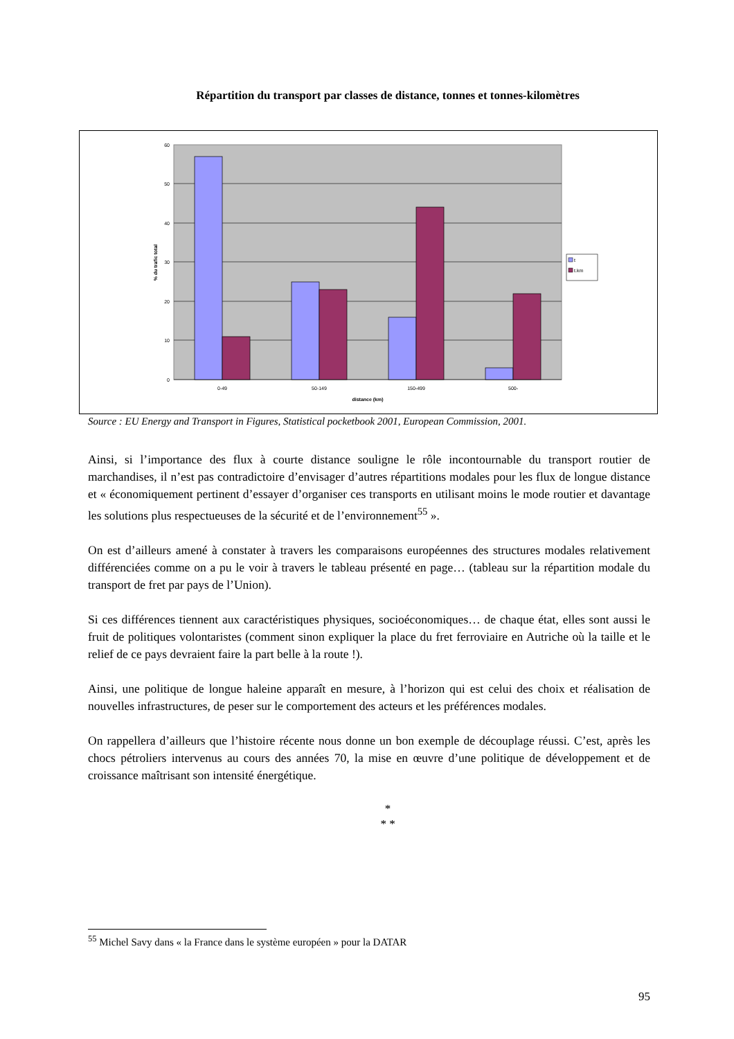Répartition du transport par classes de distance, tonnes et tonnes-kilomètres
60
50
40
30
20
10
0
0-49
50-149
150-499
500-
distance (km)
% du trafic total
t
t.km
Source : EU Energy and Transport in Figures, Statistical pocketbook 2001, European Commission, 2001.
Ainsi, si l’importance des flux à courte distance souligne le rôle incontournable du transport routier de marchandises, il n’est pas contradictoire d’envisager d’autres répartitions modales pour les flux de longue distance et « économiquement pertinent d’essayer d’organiser ces transports en utilisant moins le mode routier et davantage les solutions plus respectueuses de la sécurité et de l’environnement<sup>55</sup> ».
On est d’ailleurs amené à constater à travers les comparaisons européennes des structures modales relativement différenciées comme on a pu le voir à travers le tableau présenté en page… (tableau sur la répartition modale du transport de fret par pays de l’Union).
Si ces différences tiennent aux caractéristiques physiques, socioéconomiques… de chaque état, elles sont aussi le fruit de politiques volontaristes (comment sinon expliquer la place du fret ferroviaire en Autriche où la taille et le relief de ce pays devraient faire la part belle à la route !).
Ainsi, une politique de longue haleine apparaît en mesure, à l’horizon qui est celui des choix et réalisation de nouvelles infrastructures, de peser sur le comportement des acteurs et les préférences modales.
On rappellera d’ailleurs que l’histoire récente nous donne un bon exemple de découplage réussi. C’est, après les chocs pétroliers intervenus au cours des années 70, la mise en œuvre d’une politique de développement et de croissance maîtrisant son intensité énergétique.
*
* *
<sup>55</sup> Michel Savy dans « la France dans le système européen » pour la DATAR
95